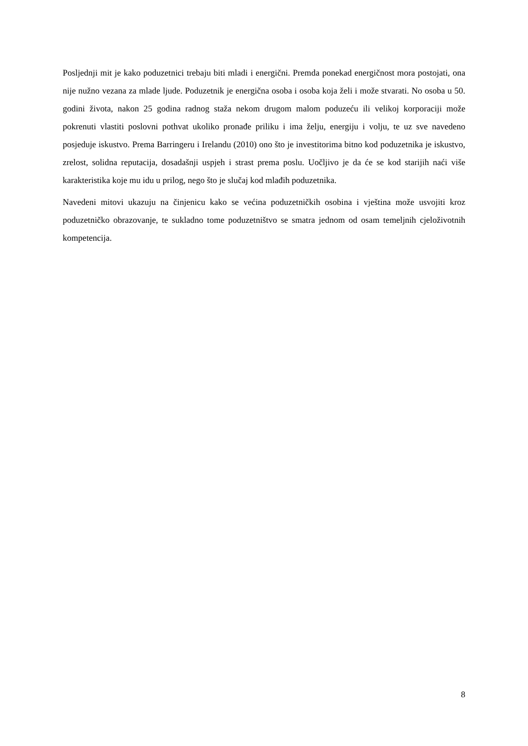Posljednji mit je kako poduzetnici trebaju biti mladi i energični. Premda ponekad energičnost mora postojati, ona nije nužno vezana za mlade ljude. Poduzetnik je energična osoba i osoba koja želi i može stvarati. No osoba u 50. godini života, nakon 25 godina radnog staža nekom drugom malom poduzeću ili velikoj korporaciji može pokrenuti vlastiti poslovni pothvat ukoliko pronađe priliku i ima želju, energiju i volju, te uz sve navedeno posjeduje iskustvo. Prema Barringeru i Irelandu (2010) ono što je investitorima bitno kod poduzetnika je iskustvo, zrelost, solidna reputacija, dosadašnji uspjeh i strast prema poslu. Uočljivo je da će se kod starijih naći više karakteristika koje mu idu u prilog, nego što je slučaj kod mlađih poduzetnika.
Navedeni mitovi ukazuju na činjenicu kako se većina poduzetničkih osobina i vještina može usvojiti kroz poduzetničko obrazovanje, te sukladno tome poduzetništvo se smatra jednom od osam temeljnih cjeloživotnih kompetencija.
8